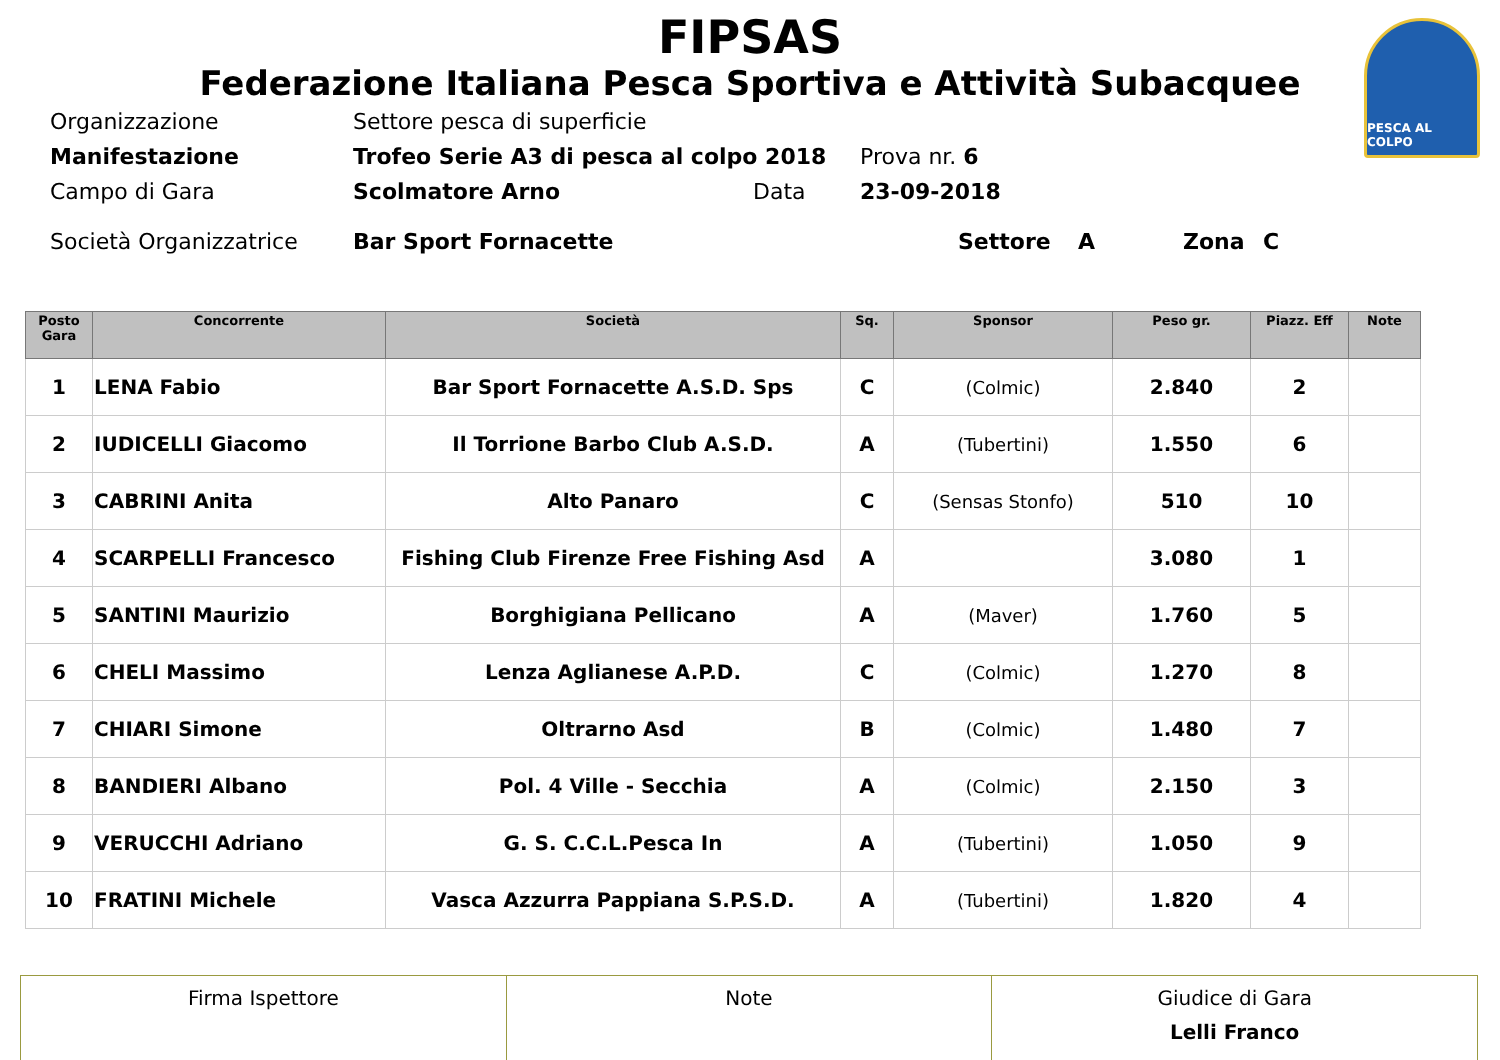PESCA AL COLPO
FIPSAS
Federazione Italiana Pesca Sportiva e Attività Subacquee
Organizzazione Settore pesca di superficie
Manifestazione Trofeo Serie A3 di pesca al colpo 2018 Prova nr. 6
Campo di Gara Scolmatore Arno Data 23-09-2018
Società Organizzatrice Bar Sport Fornacette Settore A Zona C
| Posto Gara | Concorrente | Società | Sq. | Sponsor | Peso gr. | Piazz. Eff | Note |
| --- | --- | --- | --- | --- | --- | --- | --- |
| 1 | LENA Fabio | Bar Sport Fornacette A.S.D. Sps | C | (Colmic) | 2.840 | 2 | |
| 2 | IUDICELLI Giacomo | Il Torrione Barbo Club A.S.D. | A | (Tubertini) | 1.550 | 6 | |
| 3 | CABRINI Anita | Alto Panaro | C | (Sensas Stonfo) | 510 | 10 | |
| 4 | SCARPELLI Francesco | Fishing Club Firenze Free Fishing Asd | A | | 3.080 | 1 | |
| 5 | SANTINI Maurizio | Borghigiana Pellicano | A | (Maver) | 1.760 | 5 | |
| 6 | CHELI Massimo | Lenza Aglianese A.P.D. | C | (Colmic) | 1.270 | 8 | |
| 7 | CHIARI Simone | Oltrarno Asd | B | (Colmic) | 1.480 | 7 | |
| 8 | BANDIERI Albano | Pol. 4 Ville - Secchia | A | (Colmic) | 2.150 | 3 | |
| 9 | VERUCCHI Adriano | G. S. C.C.L.Pesca In | A | (Tubertini) | 1.050 | 9 | |
| 10 | FRATINI Michele | Vasca Azzurra Pappiana S.P.S.D. | A | (Tubertini) | 1.820 | 4 | |
| Firma Ispettore | Note | Giudice di Gara Lelli Franco |